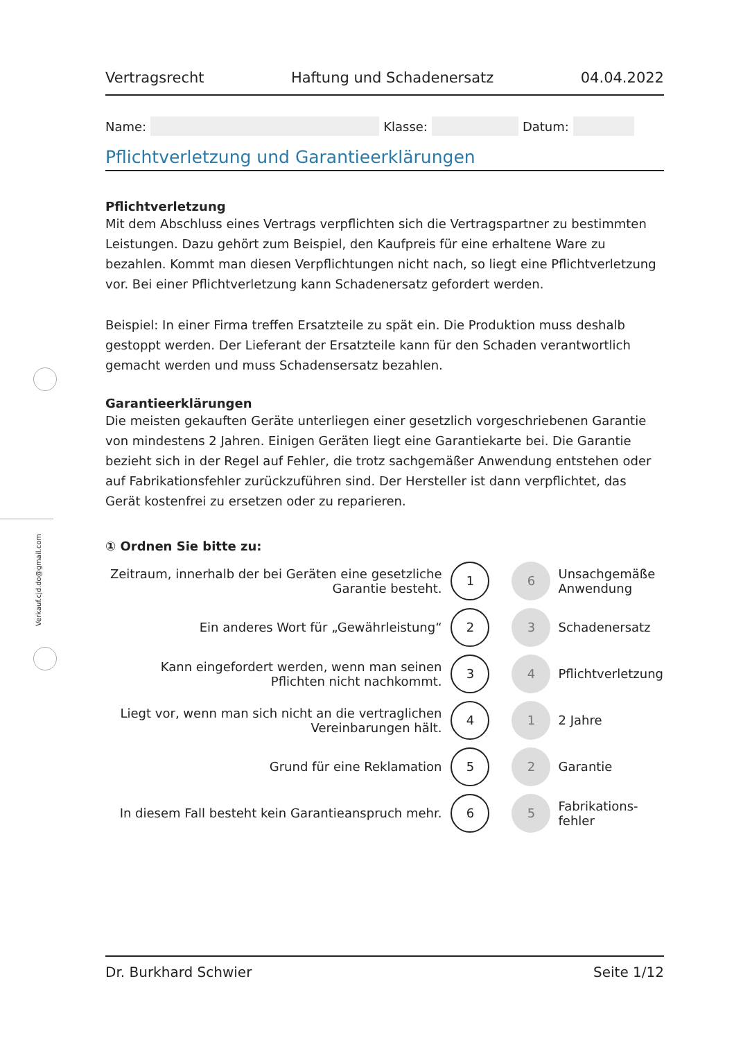Verkauf.cjd.do@gmail.com
Vertragsrecht Haftung und Schadenersatz 04.04.2022
Name: Klasse: Datum:
Pflichtverletzung und Garantieerklärungen
Pflichtverletzung
Mit dem Abschluss eines Vertrags verpflichten sich die Vertragspartner zu bestimmten Leistungen. Dazu gehört zum Beispiel, den Kaufpreis für eine erhaltene Ware zu bezahlen. Kommt man diesen Verpflichtungen nicht nach, so liegt eine Pflichtverletzung vor. Bei einer Pflichtverletzung kann Schadenersatz gefordert werden.
Beispiel: In einer Firma treffen Ersatzteile zu spät ein. Die Produktion muss deshalb gestoppt werden. Der Lieferant der Ersatzteile kann für den Schaden verantwortlich gemacht werden und muss Schadensersatz bezahlen.
Garantieerklärungen
Die meisten gekauften Geräte unterliegen einer gesetzlich vorgeschriebenen Garantie von mindestens 2 Jahren. Einigen Geräten liegt eine Garantiekarte bei. Die Garantie bezieht sich in der Regel auf Fehler, die trotz sachgemäßer Anwendung entstehen oder auf Fabrikationsfehler zurückzuführen sind. Der Hersteller ist dann verpflichtet, das Gerät kostenfrei zu ersetzen oder zu reparieren.
① Ordnen Sie bitte zu:
| Zeitraum, innerhalb der bei Geräten eine gesetzliche Garantie besteht. | 1 | 6 | Unsachgemäße Anwendung |
| Ein anderes Wort für „Gewährleistung“ | 2 | 3 | Schadenersatz |
| Kann eingefordert werden, wenn man seinen Pflichten nicht nachkommt. | 3 | 4 | Pflichtverletzung |
| Liegt vor, wenn man sich nicht an die vertraglichen Vereinbarungen hält. | 4 | 1 | 2 Jahre |
| Grund für eine Reklamation | 5 | 2 | Garantie |
| In diesem Fall besteht kein Garantieanspruch mehr. | 6 | 5 | Fabrikations- fehler |
Dr. Burkhard Schwier Seite 1/12